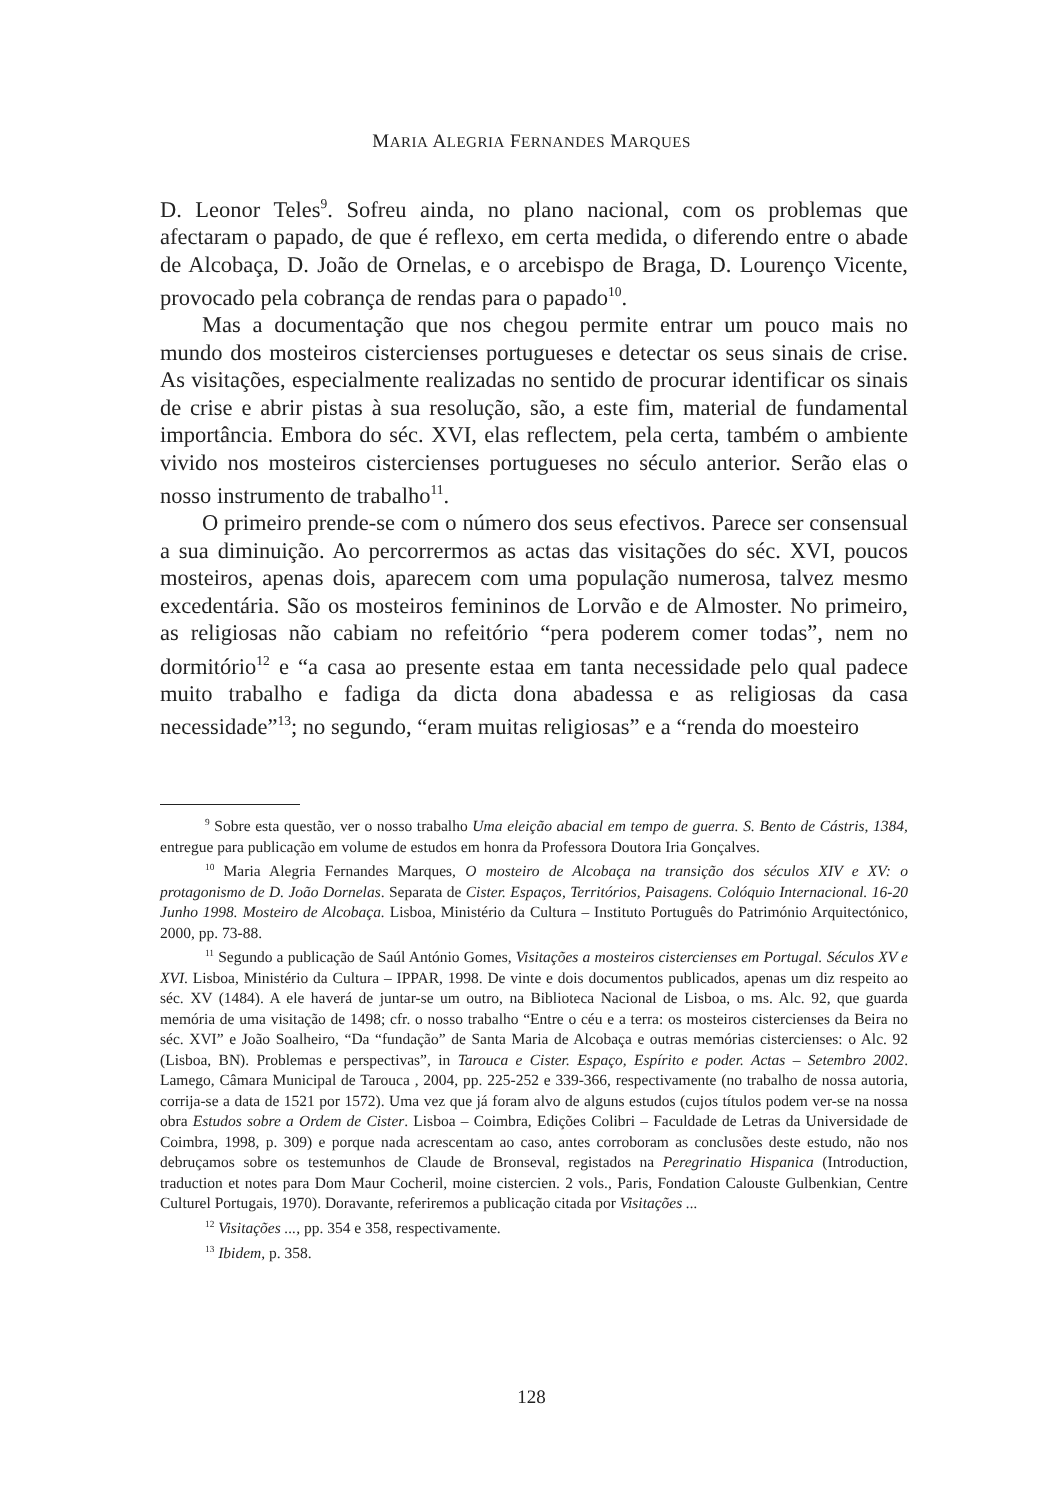MARIA ALEGRIA FERNANDES MARQUES
D. Leonor Teles<sup>9</sup>. Sofreu ainda, no plano nacional, com os problemas que afectaram o papado, de que é reflexo, em certa medida, o diferendo entre o abade de Alcobaça, D. João de Ornelas, e o arcebispo de Braga, D. Lourenço Vicente, provocado pela cobrança de rendas para o papado<sup>10</sup>.
Mas a documentação que nos chegou permite entrar um pouco mais no mundo dos mosteiros cistercienses portugueses e detectar os seus sinais de crise. As visitações, especialmente realizadas no sentido de procurar identificar os sinais de crise e abrir pistas à sua resolução, são, a este fim, material de fundamental importância. Embora do séc. XVI, elas reflectem, pela certa, também o ambiente vivido nos mosteiros cistercienses portugueses no século anterior. Serão elas o nosso instrumento de trabalho<sup>11</sup>.
O primeiro prende-se com o número dos seus efectivos. Parece ser consensual a sua diminuição. Ao percorrermos as actas das visitações do séc. XVI, poucos mosteiros, apenas dois, aparecem com uma população numerosa, talvez mesmo excedentária. São os mosteiros femininos de Lorvão e de Almoster. No primeiro, as religiosas não cabiam no refeitório “pera poderem comer todas”, nem no dormitório<sup>12</sup> e “a casa ao presente estaa em tanta necessidade pelo qual padece muito trabalho e fadiga da dicta dona abadessa e as religiosas da casa necessidade”<sup>13</sup>; no segundo, “eram muitas religiosas” e a “renda do moesteiro
<sup>9</sup> Sobre esta questão, ver o nosso trabalho Uma eleição abacial em tempo de guerra. S. Bento de Cástris, 1384, entregue para publicação em volume de estudos em honra da Professora Doutora Iria Gonçalves.
<sup>10</sup> Maria Alegria Fernandes Marques, O mosteiro de Alcobaça na transição dos séculos XIV e XV: o protagonismo de D. João Dornelas. Separata de Cister. Espaços, Territórios, Paisagens. Colóquio Internacional. 16-20 Junho 1998. Mosteiro de Alcobaça. Lisboa, Ministério da Cultura – Instituto Português do Património Arquitectónico, 2000, pp. 73-88.
<sup>11</sup> Segundo a publicação de Saúl António Gomes, Visitações a mosteiros cistercienses em Portugal. Séculos XV e XVI. Lisboa, Ministério da Cultura – IPPAR, 1998. De vinte e dois documentos publicados, apenas um diz respeito ao séc. XV (1484). A ele haverá de juntar-se um outro, na Biblioteca Nacional de Lisboa, o ms. Alc. 92, que guarda memória de uma visitação de 1498; cfr. o nosso trabalho “Entre o céu e a terra: os mosteiros cistercienses da Beira no séc. XVI” e João Soalheiro, “Da “fundação” de Santa Maria de Alcobaça e outras memórias cistercienses: o Alc. 92 (Lisboa, BN). Problemas e perspectivas”, in Tarouca e Cister. Espaço, Espírito e poder. Actas – Setembro 2002. Lamego, Câmara Municipal de Tarouca , 2004, pp. 225-252 e 339-366, respectivamente (no trabalho de nossa autoria, corrija-se a data de 1521 por 1572). Uma vez que já foram alvo de alguns estudos (cujos títulos podem ver-se na nossa obra Estudos sobre a Ordem de Cister. Lisboa – Coimbra, Edições Colibri – Faculdade de Letras da Universidade de Coimbra, 1998, p. 309) e porque nada acrescentam ao caso, antes corroboram as conclusões deste estudo, não nos debruçamos sobre os testemunhos de Claude de Bronseval, registados na Peregrinatio Hispanica (Introduction, traduction et notes para Dom Maur Cocheril, moine cistercien. 2 vols., Paris, Fondation Calouste Gulbenkian, Centre Culturel Portugais, 1970). Doravante, referiremos a publicação citada por Visitações ...
<sup>12</sup> Visitações ..., pp. 354 e 358, respectivamente.
<sup>13</sup> Ibidem, p. 358.
128